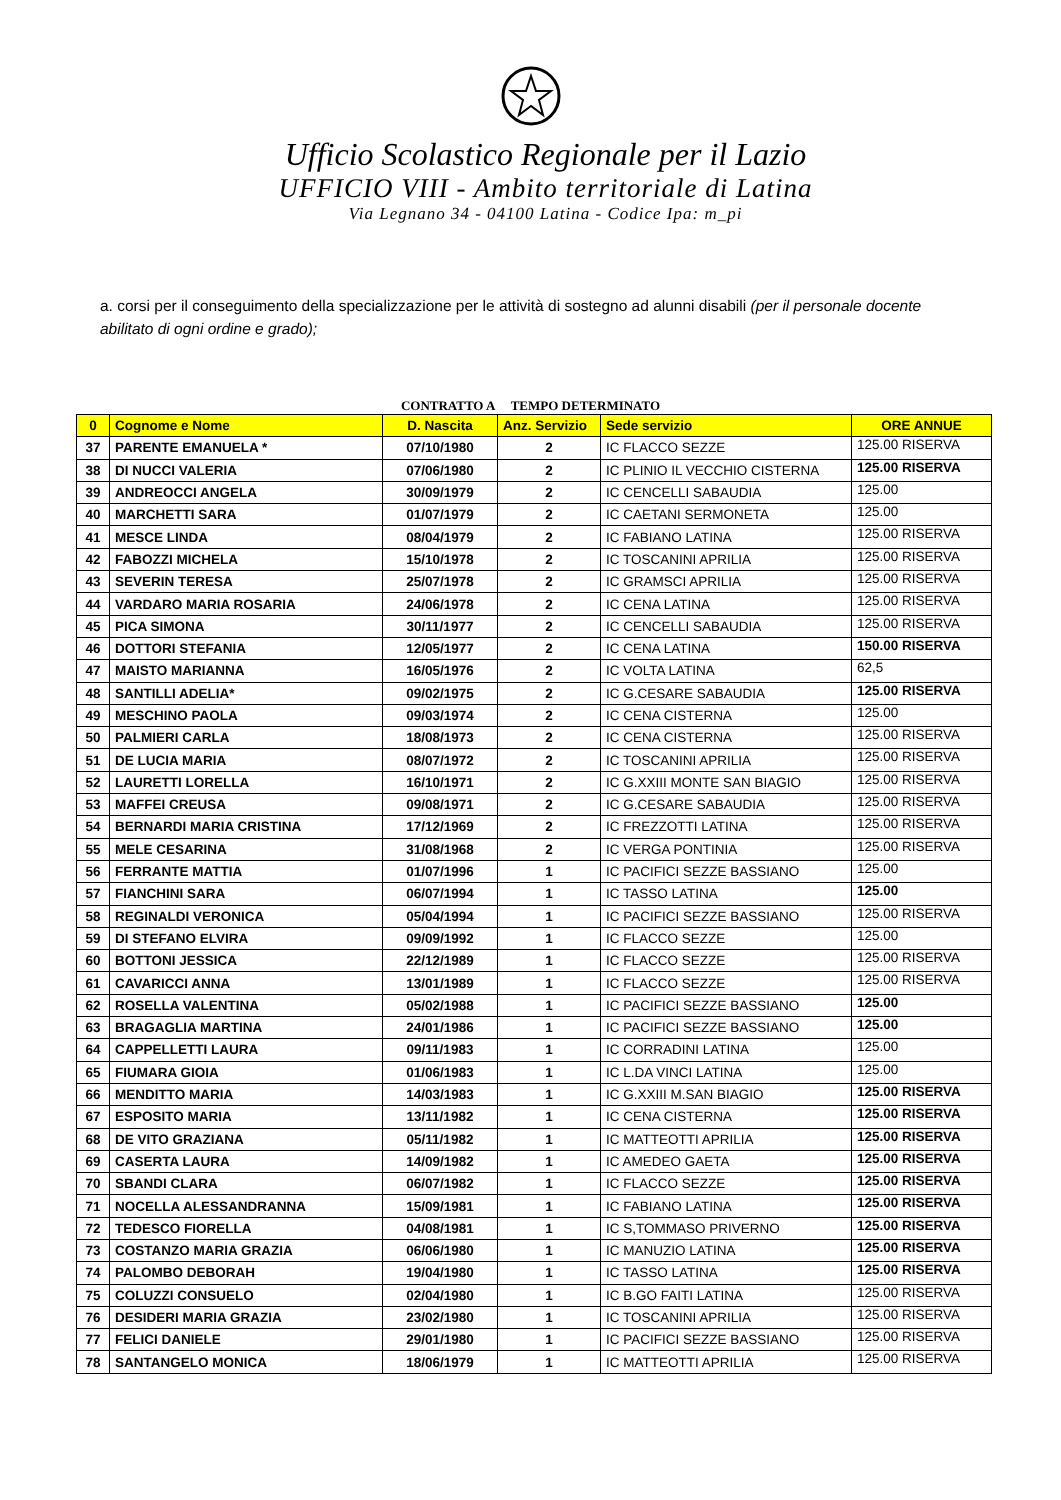Ufficio Scolastico Regionale per il Lazio
UFFICIO VIII - Ambito territoriale di Latina
Via Legnano 34 - 04100 Latina - Codice Ipa: m_pi
a. corsi per il conseguimento della specializzazione per le attività di sostegno ad alunni disabili (per il personale docente abilitato di ogni ordine e grado);
CONTRATTO A TEMPO DETERMINATO
| 0 | Cognome e Nome | D. Nascita | Anz. Servizio | Sede servizio | ORE ANNUE |
| --- | --- | --- | --- | --- | --- |
| 37 | PARENTE EMANUELA * | 07/10/1980 | 2 | IC FLACCO SEZZE | 125.00 RISERVA |
| 38 | DI NUCCI VALERIA | 07/06/1980 | 2 | IC PLINIO IL VECCHIO CISTERNA | 125.00 RISERVA |
| 39 | ANDREOCCI ANGELA | 30/09/1979 | 2 | IC CENCELLI SABAUDIA | 125.00 |
| 40 | MARCHETTI SARA | 01/07/1979 | 2 | IC CAETANI SERMONETA | 125.00 |
| 41 | MESCE LINDA | 08/04/1979 | 2 | IC FABIANO LATINA | 125.00 RISERVA |
| 42 | FABOZZI MICHELA | 15/10/1978 | 2 | IC TOSCANINI APRILIA | 125.00 RISERVA |
| 43 | SEVERIN TERESA | 25/07/1978 | 2 | IC GRAMSCI APRILIA | 125.00 RISERVA |
| 44 | VARDARO MARIA ROSARIA | 24/06/1978 | 2 | IC CENA LATINA | 125.00 RISERVA |
| 45 | PICA SIMONA | 30/11/1977 | 2 | IC CENCELLI SABAUDIA | 125.00 RISERVA |
| 46 | DOTTORI STEFANIA | 12/05/1977 | 2 | IC CENA LATINA | 150.00 RISERVA |
| 47 | MAISTO MARIANNA | 16/05/1976 | 2 | IC VOLTA LATINA | 62,5 |
| 48 | SANTILLI ADELIA* | 09/02/1975 | 2 | IC G.CESARE SABAUDIA | 125.00 RISERVA |
| 49 | MESCHINO PAOLA | 09/03/1974 | 2 | IC CENA CISTERNA | 125.00 |
| 50 | PALMIERI CARLA | 18/08/1973 | 2 | IC CENA CISTERNA | 125.00 RISERVA |
| 51 | DE LUCIA MARIA | 08/07/1972 | 2 | IC TOSCANINI APRILIA | 125.00 RISERVA |
| 52 | LAURETTI LORELLA | 16/10/1971 | 2 | IC G.XXIII MONTE SAN BIAGIO | 125.00 RISERVA |
| 53 | MAFFEI CREUSA | 09/08/1971 | 2 | IC G.CESARE SABAUDIA | 125.00 RISERVA |
| 54 | BERNARDI MARIA CRISTINA | 17/12/1969 | 2 | IC FREZZOTTI LATINA | 125.00 RISERVA |
| 55 | MELE CESARINA | 31/08/1968 | 2 | IC VERGA PONTINIA | 125.00 RISERVA |
| 56 | FERRANTE MATTIA | 01/07/1996 | 1 | IC PACIFICI SEZZE BASSIANO | 125.00 |
| 57 | FIANCHINI SARA | 06/07/1994 | 1 | IC TASSO LATINA | 125.00 |
| 58 | REGINALDI VERONICA | 05/04/1994 | 1 | IC PACIFICI SEZZE BASSIANO | 125.00 RISERVA |
| 59 | DI STEFANO ELVIRA | 09/09/1992 | 1 | IC FLACCO SEZZE | 125.00 |
| 60 | BOTTONI JESSICA | 22/12/1989 | 1 | IC FLACCO SEZZE | 125.00 RISERVA |
| 61 | CAVARICCI ANNA | 13/01/1989 | 1 | IC FLACCO SEZZE | 125.00 RISERVA |
| 62 | ROSELLA VALENTINA | 05/02/1988 | 1 | IC PACIFICI SEZZE BASSIANO | 125.00 |
| 63 | BRAGAGLIA MARTINA | 24/01/1986 | 1 | IC PACIFICI SEZZE BASSIANO | 125.00 |
| 64 | CAPPELLETTI LAURA | 09/11/1983 | 1 | IC CORRADINI LATINA | 125.00 |
| 65 | FIUMARA GIOIA | 01/06/1983 | 1 | IC L.DA VINCI LATINA | 125.00 |
| 66 | MENDITTO MARIA | 14/03/1983 | 1 | IC G.XXIII M.SAN BIAGIO | 125.00 RISERVA |
| 67 | ESPOSITO MARIA | 13/11/1982 | 1 | IC CENA CISTERNA | 125.00 RISERVA |
| 68 | DE VITO GRAZIANA | 05/11/1982 | 1 | IC MATTEOTTI APRILIA | 125.00 RISERVA |
| 69 | CASERTA LAURA | 14/09/1982 | 1 | IC AMEDEO GAETA | 125.00 RISERVA |
| 70 | SBANDI CLARA | 06/07/1982 | 1 | IC FLACCO SEZZE | 125.00 RISERVA |
| 71 | NOCELLA ALESSANDRANNA | 15/09/1981 | 1 | IC FABIANO LATINA | 125.00 RISERVA |
| 72 | TEDESCO FIORELLA | 04/08/1981 | 1 | IC S,TOMMASO PRIVERNO | 125.00 RISERVA |
| 73 | COSTANZO MARIA GRAZIA | 06/06/1980 | 1 | IC MANUZIO LATINA | 125.00 RISERVA |
| 74 | PALOMBO DEBORAH | 19/04/1980 | 1 | IC TASSO LATINA | 125.00 RISERVA |
| 75 | COLUZZI CONSUELO | 02/04/1980 | 1 | IC B.GO FAITI LATINA | 125.00 RISERVA |
| 76 | DESIDERI MARIA GRAZIA | 23/02/1980 | 1 | IC TOSCANINI APRILIA | 125.00 RISERVA |
| 77 | FELICI DANIELE | 29/01/1980 | 1 | IC PACIFICI SEZZE BASSIANO | 125.00 RISERVA |
| 78 | SANTANGELO MONICA | 18/06/1979 | 1 | IC MATTEOTTI APRILIA | 125.00 RISERVA |